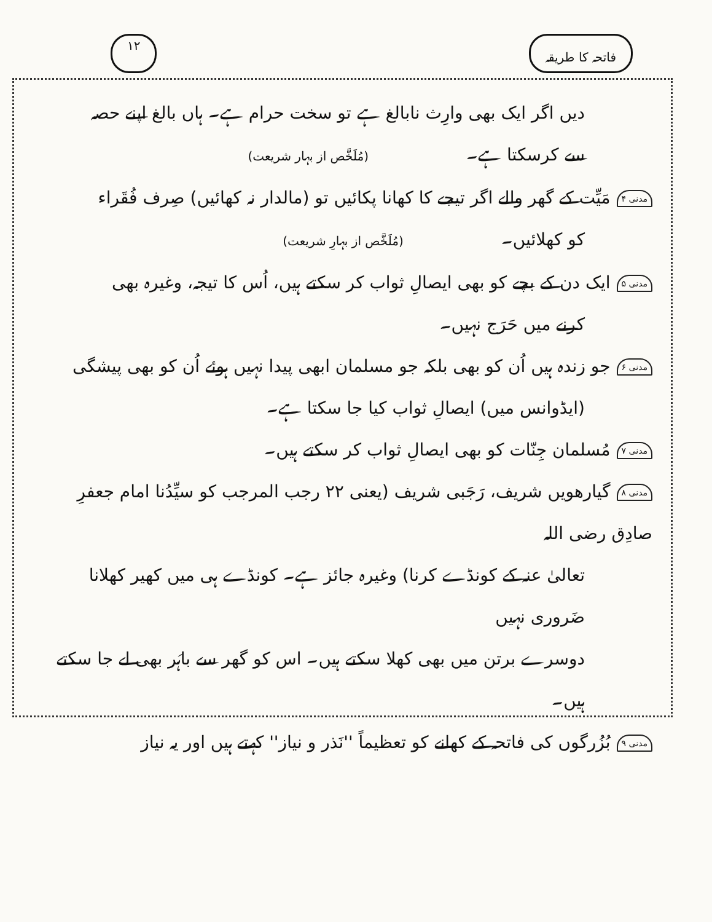فاتحہ کا طریقہ ۱۲
دیں اگر ایک بھی وارِث نابالغ ہے تو سخت حرام ہے۔ ہاں بالغ اپنے حصہ
سے کرسکتا ہے۔ (مُلَخَّص از بہار شریعت)
مدنی ۴ مَیِّت کے گھر والے اگر تیجے کا کھانا پکائیں تو (مالدار نہ کھائیں) صِرف فُقَراء
کو کھلائیں۔ (مُلَخَّص از بہارِ شریعت)
مدنی ۵ ایک دن کے بچے کو بھی ایصالِ ثواب کر سکتے ہیں، اُس کا تیجہ، وغیرہ بھی
کرنے میں حَرَج نہیں۔
مدنی ۶ جو زندہ ہیں اُن کو بھی بلکہ جو مسلمان ابھی پیدا نہیں ہوئے اُن کو بھی پیشگی
(ایڈوانس میں) ایصالِ ثواب کیا جا سکتا ہے۔
مدنی ۷ مُسلمان جِنّات کو بھی ایصالِ ثواب کر سکتے ہیں۔
مدنی ۸ گیارھویں شریف، رَجَبی شریف (یعنی ۲۲ رجب المرجب کو سیِّدُنا امام جعفرِ صادِق رضی اللہ
تعالیٰ عنہ کے کونڈے کرنا) وغیرہ جائز ہے۔ کونڈے ہی میں کھیر کھلانا ضَروری نہیں
دوسرے برتن میں بھی کھلا سکتے ہیں۔ اس کو گھر سے باہَر بھی لے جا سکتے ہیں۔
مدنی ۹ بُزُرگوں کی فاتحہ کے کھانے کو تعظیماً ''نَذر و نیاز'' کہتے ہیں اور یہ نیاز